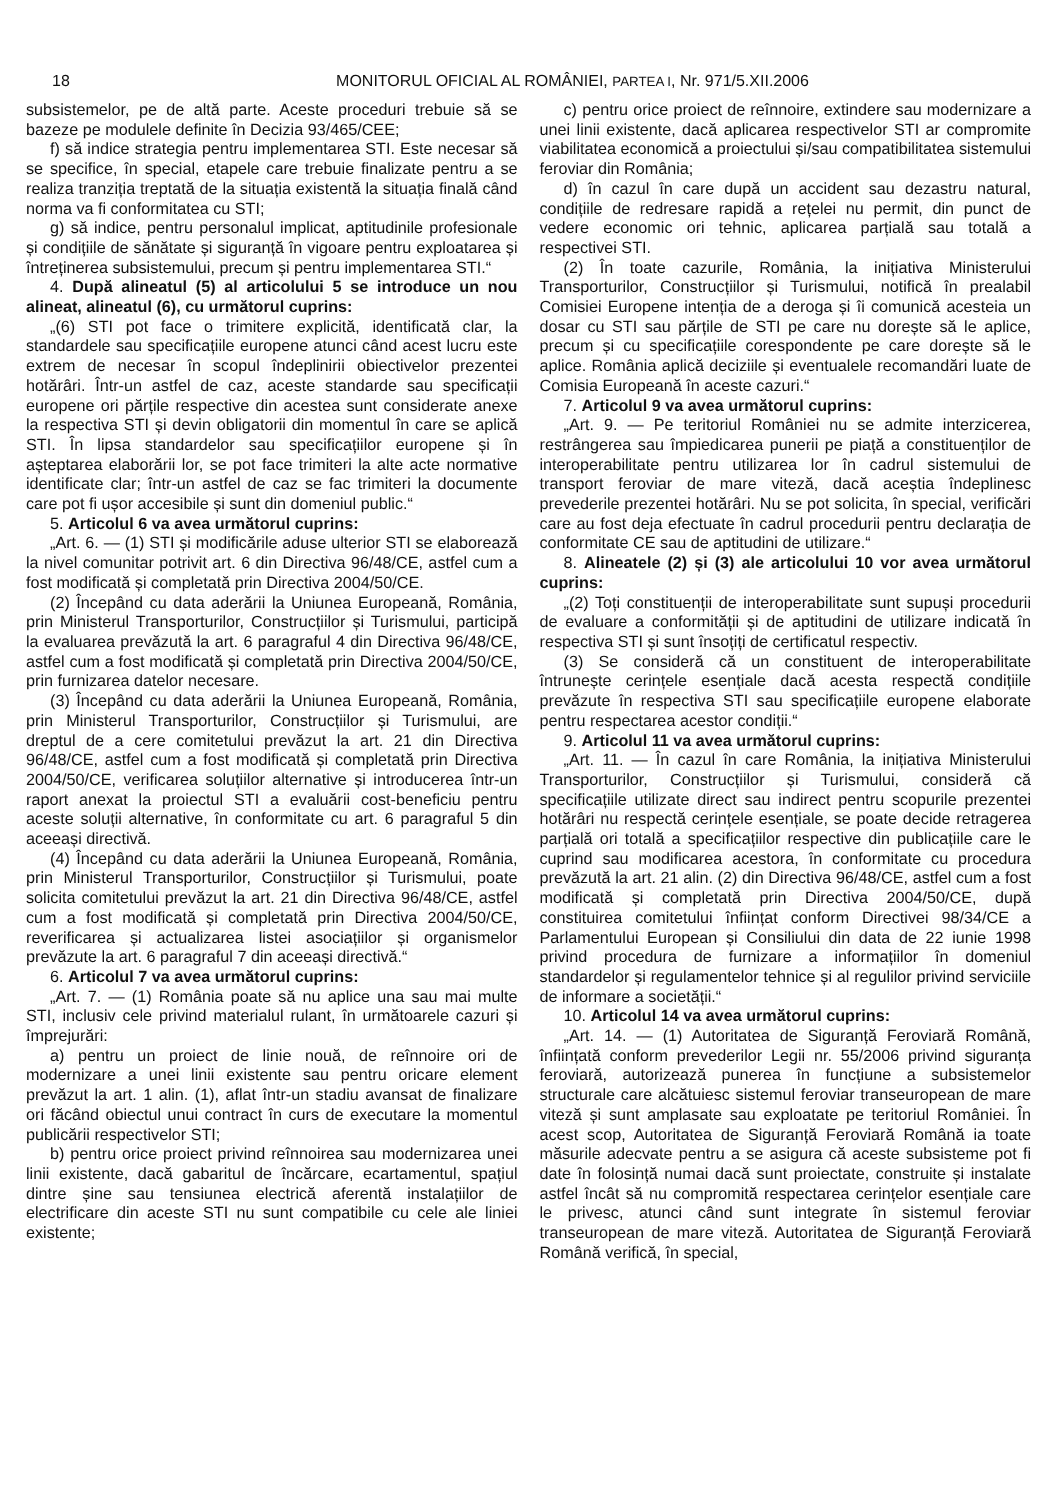18 MONITORUL OFICIAL AL ROMÂNIEI, PARTEA I, Nr. 971/5.XII.2006
subsistemelor, pe de altă parte. Aceste proceduri trebuie să se bazeze pe modulele definite în Decizia 93/465/CEE;
f) să indice strategia pentru implementarea STI. Este necesar să se specifice, în special, etapele care trebuie finalizate pentru a se realiza tranziția treptată de la situația existentă la situația finală când norma va fi conformitatea cu STI;
g) să indice, pentru personalul implicat, aptitudinile profesionale și condițiile de sănătate și siguranță în vigoare pentru exploatarea și întreținerea subsistemului, precum și pentru implementarea STI.“
4. După alineatul (5) al articolului 5 se introduce un nou alineat, alineatul (6), cu următorul cuprins:
„(6) STI pot face o trimitere explicită, identificată clar, la standardele sau specificațiile europene atunci când acest lucru este extrem de necesar în scopul îndeplinirii obiectivelor prezentei hotărâri. Într-un astfel de caz, aceste standarde sau specificații europene ori părțile respective din acestea sunt considerate anexe la respectiva STI și devin obligatorii din momentul în care se aplică STI. În lipsa standardelor sau specificațiilor europene și în așteptarea elaborării lor, se pot face trimiteri la alte acte normative identificate clar; într-un astfel de caz se fac trimiteri la documente care pot fi ușor accesibile și sunt din domeniul public.“
5. Articolul 6 va avea următorul cuprins:
„Art. 6. — (1) STI și modificările aduse ulterior STI se elaborează la nivel comunitar potrivit art. 6 din Directiva 96/48/CE, astfel cum a fost modificată și completată prin Directiva 2004/50/CE.
(2) Începând cu data aderării la Uniunea Europeană, România, prin Ministerul Transporturilor, Construcțiilor și Turismului, participă la evaluarea prevăzută la art. 6 paragraful 4 din Directiva 96/48/CE, astfel cum a fost modificată și completată prin Directiva 2004/50/CE, prin furnizarea datelor necesare.
(3) Începând cu data aderării la Uniunea Europeană, România, prin Ministerul Transporturilor, Construcțiilor și Turismului, are dreptul de a cere comitetului prevăzut la art. 21 din Directiva 96/48/CE, astfel cum a fost modificată și completată prin Directiva 2004/50/CE, verificarea soluțiilor alternative și introducerea într-un raport anexat la proiectul STI a evaluării cost-beneficiu pentru aceste soluții alternative, în conformitate cu art. 6 paragraful 5 din aceeași directivă.
(4) Începând cu data aderării la Uniunea Europeană, România, prin Ministerul Transporturilor, Construcțiilor și Turismului, poate solicita comitetului prevăzut la art. 21 din Directiva 96/48/CE, astfel cum a fost modificată și completată prin Directiva 2004/50/CE, reverificarea și actualizarea listei asociațiilor și organismelor prevăzute la art. 6 paragraful 7 din aceeași directivă.“
6. Articolul 7 va avea următorul cuprins:
„Art. 7. — (1) România poate să nu aplice una sau mai multe STI, inclusiv cele privind materialul rulant, în următoarele cazuri și împrejurări:
a) pentru un proiect de linie nouă, de reînnoire ori de modernizare a unei linii existente sau pentru oricare element prevăzut la art. 1 alin. (1), aflat într-un stadiu avansat de finalizare ori făcând obiectul unui contract în curs de executare la momentul publicării respectivelor STI;
b) pentru orice proiect privind reînnoirea sau modernizarea unei linii existente, dacă gabaritul de încărcare, ecartamentul, spațiul dintre șine sau tensiunea electrică aferentă instalațiilor de electrificare din aceste STI nu sunt compatibile cu cele ale liniei existente;
c) pentru orice proiect de reînnoire, extindere sau modernizare a unei linii existente, dacă aplicarea respectivelor STI ar compromite viabilitatea economică a proiectului și/sau compatibilitatea sistemului feroviar din România;
d) în cazul în care după un accident sau dezastru natural, condițiile de redresare rapidă a rețelei nu permit, din punct de vedere economic ori tehnic, aplicarea parțială sau totală a respectivei STI.
(2) În toate cazurile, România, la inițiativa Ministerului Transporturilor, Construcțiilor și Turismului, notifică în prealabil Comisiei Europene intenția de a deroga și îi comunică acesteia un dosar cu STI sau părțile de STI pe care nu dorește să le aplice, precum și cu specificațiile corespondente pe care dorește să le aplice. România aplică deciziile și eventualele recomandări luate de Comisia Europeană în aceste cazuri.“
7. Articolul 9 va avea următorul cuprins:
„Art. 9. — Pe teritoriul României nu se admite interzicerea, restrângerea sau împiedicarea punerii pe piață a constituenților de interoperabilitate pentru utilizarea lor în cadrul sistemului de transport feroviar de mare viteză, dacă aceștia îndeplinesc prevederile prezentei hotărâri. Nu se pot solicita, în special, verificări care au fost deja efectuate în cadrul procedurii pentru declarația de conformitate CE sau de aptitudini de utilizare.“
8. Alineatele (2) și (3) ale articolului 10 vor avea următorul cuprins:
„(2) Toți constituenții de interoperabilitate sunt supuși procedurii de evaluare a conformității și de aptitudini de utilizare indicată în respectiva STI și sunt însoțiți de certificatul respectiv.
(3) Se consideră că un constituent de interoperabilitate întrunește cerințele esențiale dacă acesta respectă condițiile prevăzute în respectiva STI sau specificațiile europene elaborate pentru respectarea acestor condiții.“
9. Articolul 11 va avea următorul cuprins:
„Art. 11. — În cazul în care România, la inițiativa Ministerului Transporturilor, Construcțiilor și Turismului, consideră că specificațiile utilizate direct sau indirect pentru scopurile prezentei hotărâri nu respectă cerințele esențiale, se poate decide retragerea parțială ori totală a specificațiilor respective din publicațiile care le cuprind sau modificarea acestora, în conformitate cu procedura prevăzută la art. 21 alin. (2) din Directiva 96/48/CE, astfel cum a fost modificată și completată prin Directiva 2004/50/CE, după constituirea comitetului înființat conform Directivei 98/34/CE a Parlamentului European și Consiliului din data de 22 iunie 1998 privind procedura de furnizare a informațiilor în domeniul standardelor și regulamentelor tehnice și al regulilor privind serviciile de informare a societății.“
10. Articolul 14 va avea următorul cuprins:
„Art. 14. — (1) Autoritatea de Siguranță Feroviară Română, înființată conform prevederilor Legii nr. 55/2006 privind siguranța feroviară, autorizează punerea în funcțiune a subsistemelor structurale care alcătuiesc sistemul feroviar transeuropean de mare viteză și sunt amplasate sau exploatate pe teritoriul României. În acest scop, Autoritatea de Siguranță Feroviară Română ia toate măsurile adecvate pentru a se asigura că aceste subsisteme pot fi date în folosință numai dacă sunt proiectate, construite și instalate astfel încât să nu compromită respectarea cerințelor esențiale care le privesc, atunci când sunt integrate în sistemul feroviar transeuropean de mare viteză. Autoritatea de Siguranță Feroviară Română verifică, în special,